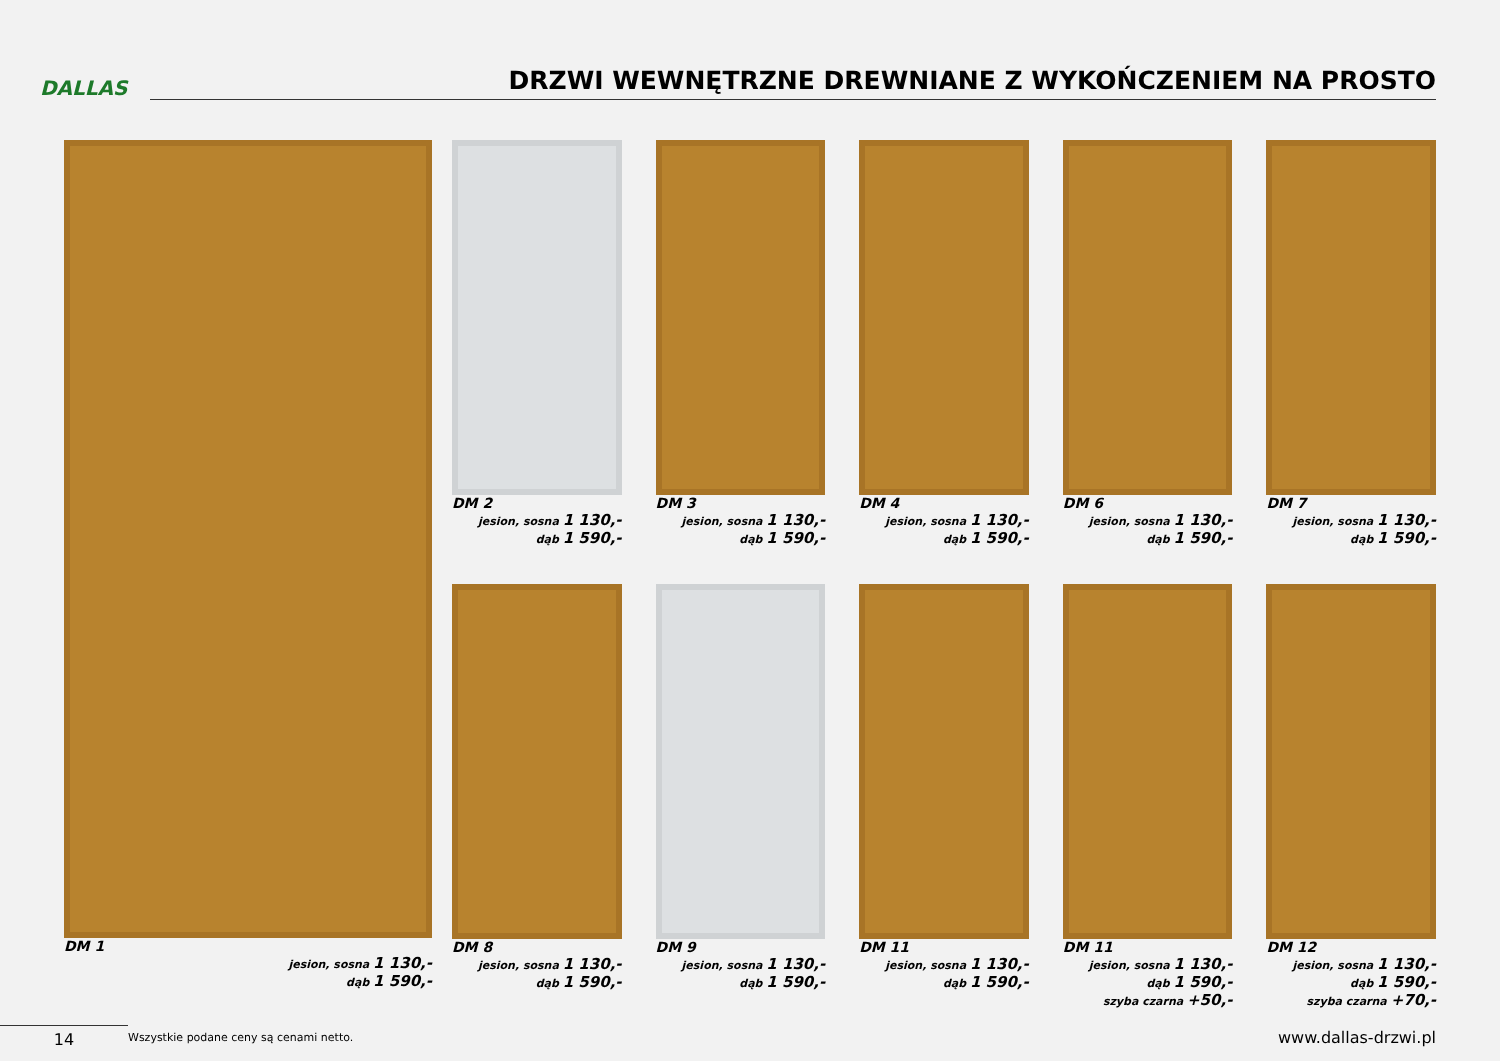DALLAS
DRZWI WEWNĘTRZNE DREWNIANE Z WYKOŃCZENIEM NA PROSTO
DM 1
jesion, sosna 1 130,-
dąb 1 590,-
DM 2
jesion, sosna 1 130,-
dąb 1 590,-
DM 3
jesion, sosna 1 130,-
dąb 1 590,-
DM 4
jesion, sosna 1 130,-
dąb 1 590,-
DM 6
jesion, sosna 1 130,-
dąb 1 590,-
DM 7
jesion, sosna 1 130,-
dąb 1 590,-
DM 8
jesion, sosna 1 130,-
dąb 1 590,-
DM 9
jesion, sosna 1 130,-
dąb 1 590,-
DM 11
jesion, sosna 1 130,-
dąb 1 590,-
DM 11
jesion, sosna 1 130,-
dąb 1 590,-
szyba czarna +50,-
DM 12
jesion, sosna 1 130,-
dąb 1 590,-
szyba czarna +70,-
14
Wszystkie podane ceny są cenami netto.
www.dallas-drzwi.pl